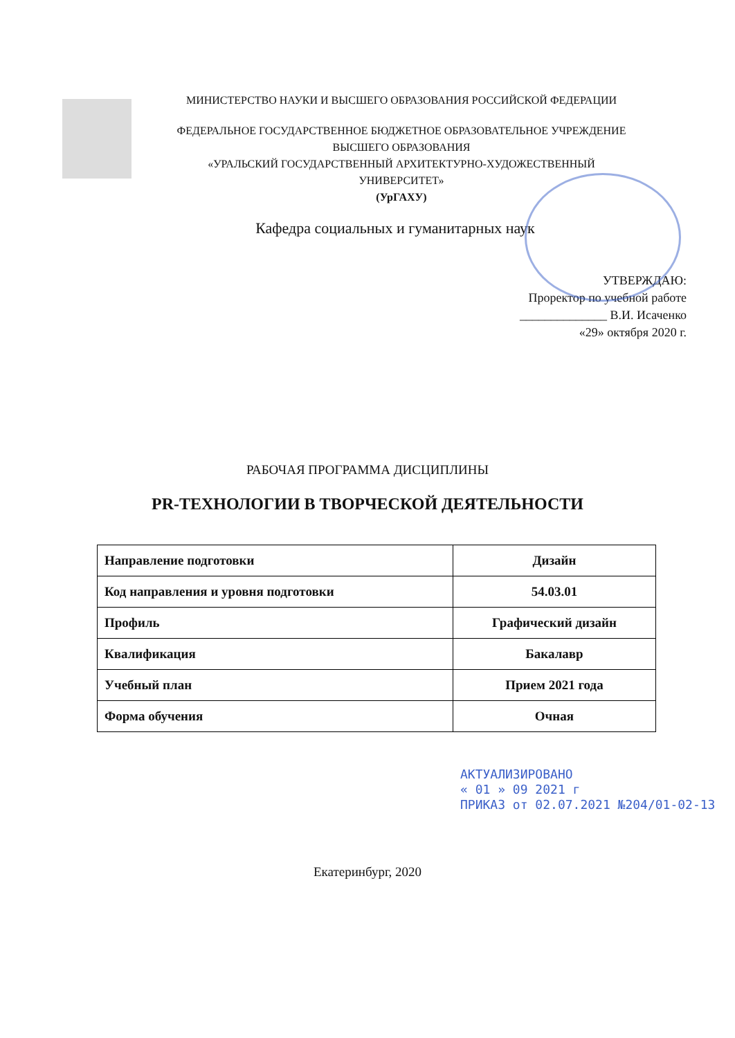МИНИСТЕРСТВО НАУКИ И ВЫСШЕГО ОБРАЗОВАНИЯ РОССИЙСКОЙ ФЕДЕРАЦИИ
ФЕДЕРАЛЬНОЕ ГОСУДАРСТВЕННОЕ БЮДЖЕТНОЕ ОБРАЗОВАТЕЛЬНОЕ УЧРЕЖДЕНИЕ
ВЫСШЕГО ОБРАЗОВАНИЯ
«УРАЛЬСКИЙ ГОСУДАРСТВЕННЫЙ АРХИТЕКТУРНО-ХУДОЖЕСТВЕННЫЙ
УНИВЕРСИТЕТ»
(УрГАХУ)
Кафедра социальных и гуманитарных наук
УТВЕРЖДАЮ:
Проректор по учебной работе
______________ В.И. Исаченко
«29» октября 2020 г.
РАБОЧАЯ ПРОГРАММА ДИСЦИПЛИНЫ
PR-ТЕХНОЛОГИИ В ТВОРЧЕСКОЙ ДЕЯТЕЛЬНОСТИ
| Направление подготовки | Дизайн |
| Код направления и уровня подготовки | 54.03.01 |
| Профиль | Графический дизайн |
| Квалификация | Бакалавр |
| Учебный план | Прием 2021 года |
| Форма обучения | Очная |
АКТУАЛИЗИРОВАНО
« 01 » 09 2021 г
ПРИКАЗ от 02.07.2021 №204/01-02-13
Екатеринбург, 2020